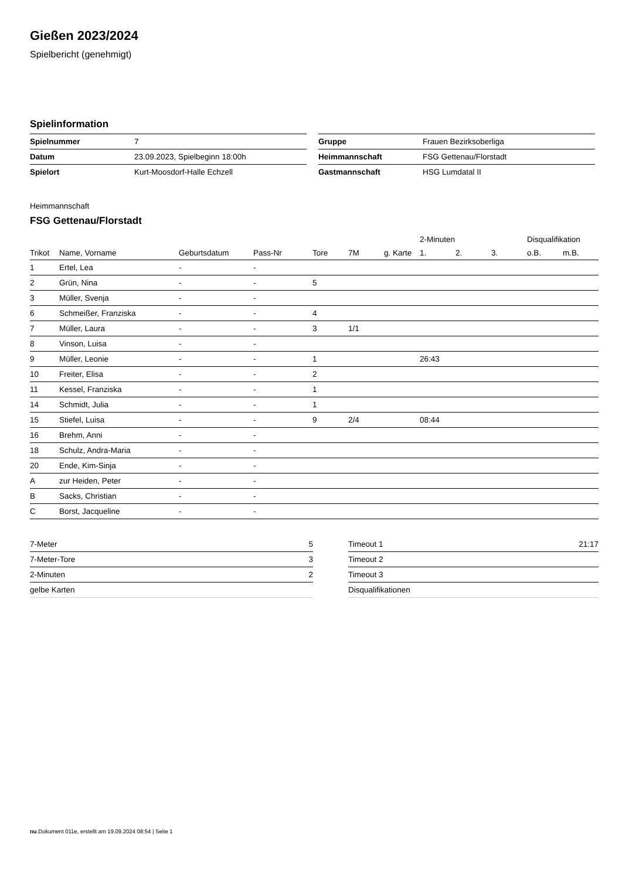Gießen 2023/2024
Spielbericht (genehmigt)
Spielinformation
| Spielnummer | 7 |
| Datum | 23.09.2023, Spielbeginn 18:00h |
| Spielort | Kurt-Moosdorf-Halle Echzell |
| Gruppe | Frauen Bezirksoberliga |
| Heimmannschaft | FSG Gettenau/Florstadt |
| Gastmannschaft | HSG Lumdatal II |
Heimmannschaft
FSG Gettenau/Florstadt
| | | | | | | | 2-Minuten | | | Disqualifikation | |
| --- | --- | --- | --- | --- | --- | --- | --- | --- | --- | --- | --- |
| Trikot | Name, Vorname | Geburtsdatum | Pass-Nr | Tore | 7M | g. Karte | 1. | 2. | 3. | o.B. | m.B. |
| 1 | Ertel, Lea | - | - | | | | | | | | |
| 2 | Grün, Nina | - | - | 5 | | | | | | | |
| 3 | Müller, Svenja | - | - | | | | | | | | |
| 6 | Schmeißer, Franziska | - | - | 4 | | | | | | | |
| 7 | Müller, Laura | - | - | 3 | 1/1 | | | | | | |
| 8 | Vinson, Luisa | - | - | | | | | | | | |
| 9 | Müller, Leonie | - | - | 1 | | | 26:43 | | | | |
| 10 | Freiter, Elisa | - | - | 2 | | | | | | | |
| 11 | Kessel, Franziska | - | - | 1 | | | | | | | |
| 14 | Schmidt, Julia | - | - | 1 | | | | | | | |
| 15 | Stiefel, Luisa | - | - | 9 | 2/4 | | 08:44 | | | | |
| 16 | Brehm, Anni | - | - | | | | | | | | |
| 18 | Schulz, Andra-Maria | - | - | | | | | | | | |
| 20 | Ende, Kim-Sinja | - | - | | | | | | | | |
| A | zur Heiden, Peter | - | - | | | | | | | | |
| B | Sacks, Christian | - | - | | | | | | | | |
| C | Borst, Jacqueline | - | - | | | | | | | | |
| 7-Meter | 5 |
| 7-Meter-Tore | 3 |
| 2-Minuten | 2 |
| gelbe Karten | |
| Timeout 1 | 21:17 |
| Timeout 2 | |
| Timeout 3 | |
| Disqualifikationen | |
nu.Dokument 011e, erstellt am 19.09.2024 08:54 | Seite 1